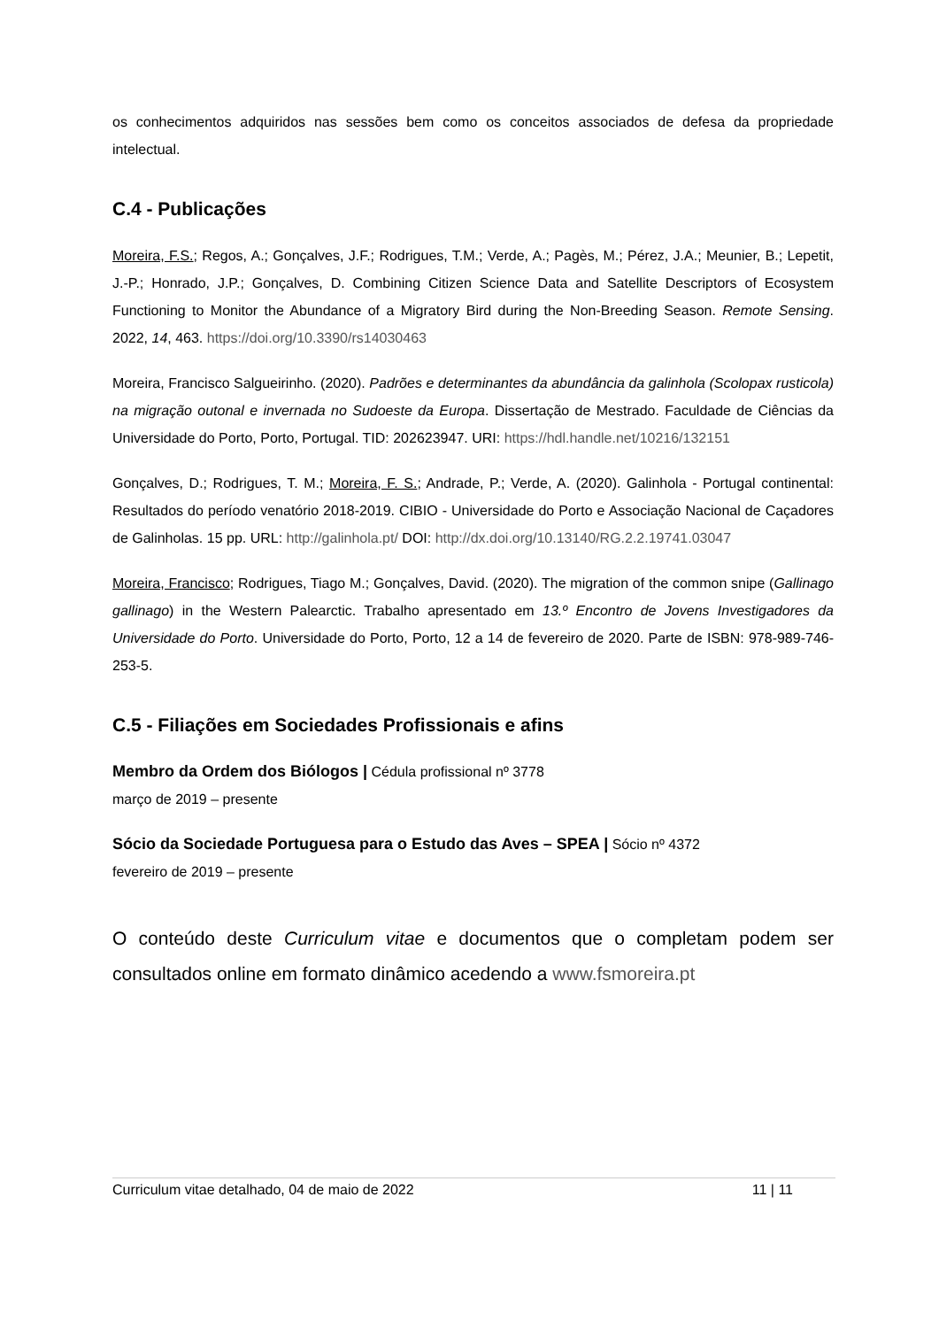os conhecimentos adquiridos nas sessões bem como os conceitos associados de defesa da propriedade intelectual.
C.4 - Publicações
Moreira, F.S.; Regos, A.; Gonçalves, J.F.; Rodrigues, T.M.; Verde, A.; Pagès, M.; Pérez, J.A.; Meunier, B.; Lepetit, J.-P.; Honrado, J.P.; Gonçalves, D. Combining Citizen Science Data and Satellite Descriptors of Ecosystem Functioning to Monitor the Abundance of a Migratory Bird during the Non-Breeding Season. Remote Sensing. 2022, 14, 463. https://doi.org/10.3390/rs14030463
Moreira, Francisco Salgueirinho. (2020). Padrões e determinantes da abundância da galinhola (Scolopax rusticola) na migração outonal e invernada no Sudoeste da Europa. Dissertação de Mestrado. Faculdade de Ciências da Universidade do Porto, Porto, Portugal. TID: 202623947. URI: https://hdl.handle.net/10216/132151
Gonçalves, D.; Rodrigues, T. M.; Moreira, F. S.; Andrade, P.; Verde, A. (2020). Galinhola - Portugal continental: Resultados do período venatório 2018-2019. CIBIO - Universidade do Porto e Associação Nacional de Caçadores de Galinholas. 15 pp. URL: http://galinhola.pt/ DOI: http://dx.doi.org/10.13140/RG.2.2.19741.03047
Moreira, Francisco; Rodrigues, Tiago M.; Gonçalves, David. (2020). The migration of the common snipe (Gallinago gallinago) in the Western Palearctic. Trabalho apresentado em 13.º Encontro de Jovens Investigadores da Universidade do Porto. Universidade do Porto, Porto, 12 a 14 de fevereiro de 2020. Parte de ISBN: 978-989-746-253-5.
C.5 - Filiações em Sociedades Profissionais e afins
Membro da Ordem dos Biólogos | Cédula profissional nº 3778
março de 2019 – presente
Sócio da Sociedade Portuguesa para o Estudo das Aves – SPEA | Sócio nº 4372
fevereiro de 2019 – presente
O conteúdo deste Curriculum vitae e documentos que o completam podem ser consultados online em formato dinâmico acedendo a www.fsmoreira.pt
Curriculum vitae detalhado, 04 de maio de 2022 11 | 11